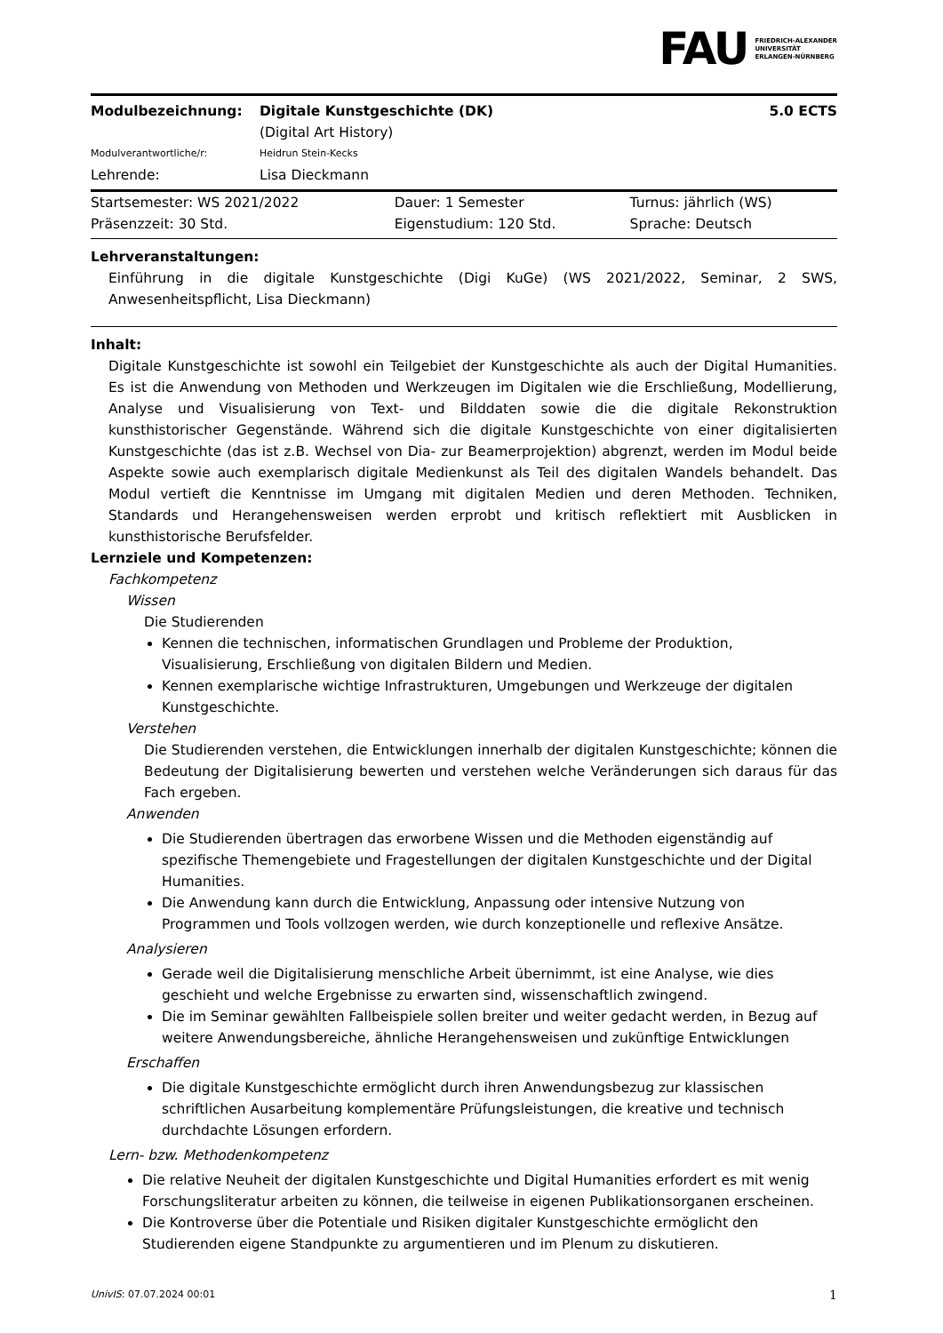FAU FRIEDRICH-ALEXANDER
UNIVERSITÄT
ERLANGEN-NÜRNBERG
| Modulbezeichnung: | Digitale Kunstgeschichte (DK) (Digital Art History) | 5.0 ECTS |
| Modulverantwortliche/r: | Heidrun Stein-Kecks | |
| Lehrende: | Lisa Dieckmann | |
| Startsemester: WS 2021/2022 | Dauer: 1 Semester | Turnus: jährlich (WS) |
| Präsenzzeit: 30 Std. | Eigenstudium: 120 Std. | Sprache: Deutsch |
Lehrveranstaltungen:
Einführung in die digitale Kunstgeschichte (Digi KuGe) (WS 2021/2022, Seminar, 2 SWS, Anwesenheitspflicht, Lisa Dieckmann)
Inhalt:
Digitale Kunstgeschichte ist sowohl ein Teilgebiet der Kunstgeschichte als auch der Digital Humanities. Es ist die Anwendung von Methoden und Werkzeugen im Digitalen wie die Erschließung, Modellierung, Analyse und Visualisierung von Text- und Bilddaten sowie die die digitale Rekonstruktion kunsthistorischer Gegenstände. Während sich die digitale Kunstgeschichte von einer digitalisierten Kunstgeschichte (das ist z.B. Wechsel von Dia- zur Beamerprojektion) abgrenzt, werden im Modul beide Aspekte sowie auch exemplarisch digitale Medienkunst als Teil des digitalen Wandels behandelt. Das Modul vertieft die Kenntnisse im Umgang mit digitalen Medien und deren Methoden. Techniken, Standards und Herangehensweisen werden erprobt und kritisch reflektiert mit Ausblicken in kunsthistorische Berufsfelder.
Lernziele und Kompetenzen:
Fachkompetenz
Wissen
Die Studierenden
Kennen die technischen, informatischen Grundlagen und Probleme der Produktion, Visualisierung, Erschließung von digitalen Bildern und Medien.
Kennen exemplarische wichtige Infrastrukturen, Umgebungen und Werkzeuge der digitalen Kunstgeschichte.
Verstehen
Die Studierenden verstehen, die Entwicklungen innerhalb der digitalen Kunstgeschichte; können die Bedeutung der Digitalisierung bewerten und verstehen welche Veränderungen sich daraus für das Fach ergeben.
Anwenden
Die Studierenden übertragen das erworbene Wissen und die Methoden eigenständig auf spezifische Themengebiete und Fragestellungen der digitalen Kunstgeschichte und der Digital Humanities.
Die Anwendung kann durch die Entwicklung, Anpassung oder intensive Nutzung von Programmen und Tools vollzogen werden, wie durch konzeptionelle und reflexive Ansätze.
Analysieren
Gerade weil die Digitalisierung menschliche Arbeit übernimmt, ist eine Analyse, wie dies geschieht und welche Ergebnisse zu erwarten sind, wissenschaftlich zwingend.
Die im Seminar gewählten Fallbeispiele sollen breiter und weiter gedacht werden, in Bezug auf weitere Anwendungsbereiche, ähnliche Herangehensweisen und zukünftige Entwicklungen
Erschaffen
Die digitale Kunstgeschichte ermöglicht durch ihren Anwendungsbezug zur klassischen schriftlichen Ausarbeitung komplementäre Prüfungsleistungen, die kreative und technisch durchdachte Lösungen erfordern.
Lern- bzw. Methodenkompetenz
Die relative Neuheit der digitalen Kunstgeschichte und Digital Humanities erfordert es mit wenig Forschungsliteratur arbeiten zu können, die teilweise in eigenen Publikationsorganen erscheinen.
Die Kontroverse über die Potentiale und Risiken digitaler Kunstgeschichte ermöglicht den Studierenden eigene Standpunkte zu argumentieren und im Plenum zu diskutieren.
UnivIS: 07.07.2024 00:01 1